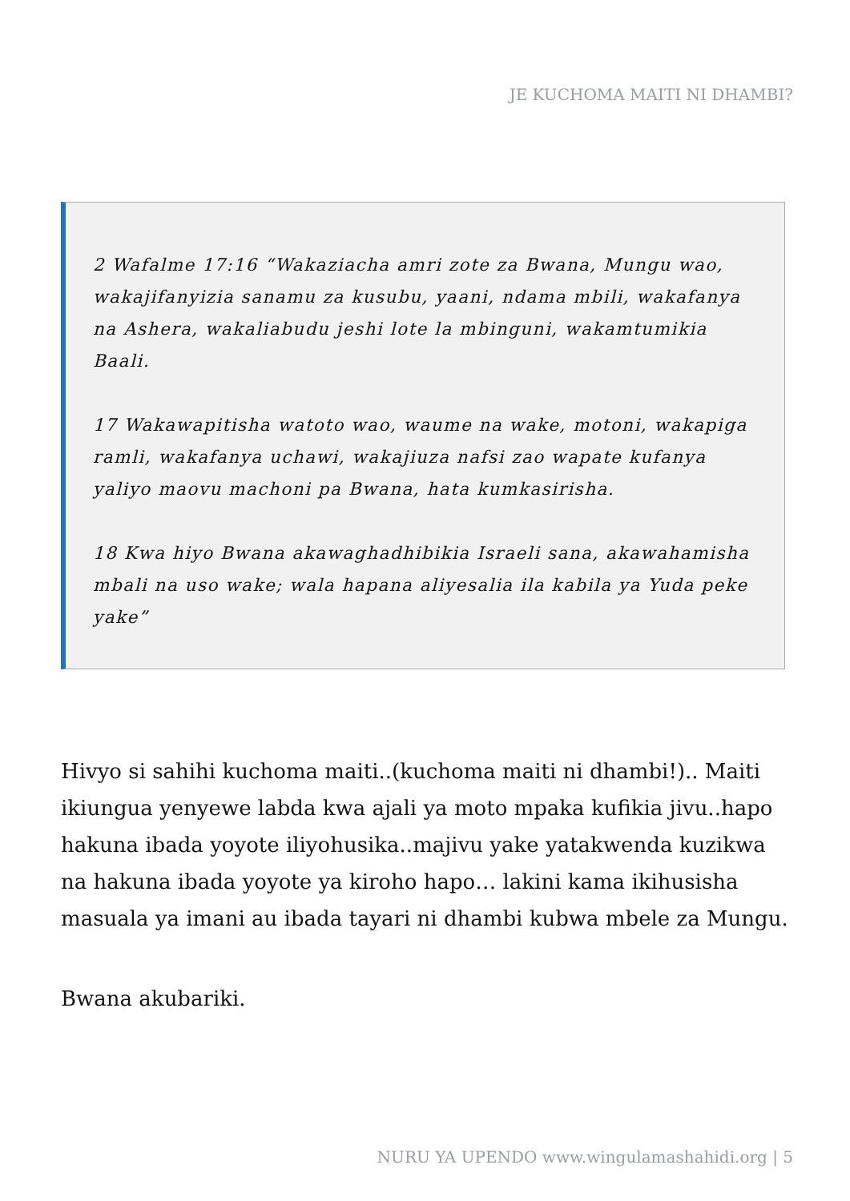JE KUCHOMA MAITI NI DHAMBI?
2 Wafalme 17:16 “Wakaziacha amri zote za Bwana, Mungu wao, wakajifanyizia sanamu za kusubu, yaani, ndama mbili, wakafanya na Ashera, wakaliabudu jeshi lote la mbinguni, wakamtumikia Baali.
17 Wakawapitisha watoto wao, waume na wake, motoni, wakapiga ramli, wakafanya uchawi, wakajiuza nafsi zao wapate kufanya yaliyo maovu machoni pa Bwana, hata kumkasirisha.
18 Kwa hiyo Bwana akawaghadhibikia Israeli sana, akawahamisha mbali na uso wake; wala hapana aliyesalia ila kabila ya Yuda peke yake”
Hivyo si sahihi kuchoma maiti..(kuchoma maiti ni dhambi!).. Maiti ikiungua yenyewe labda kwa ajali ya moto mpaka kufikia jivu..hapo hakuna ibada yoyote iliyohusika..majivu yake yatakwenda kuzikwa na hakuna ibada yoyote ya kiroho hapo… lakini kama ikihusisha masuala ya imani au ibada tayari ni dhambi kubwa mbele za Mungu.
Bwana akubariki.
NURU YA UPENDO www.wingulamashahidi.org | 5